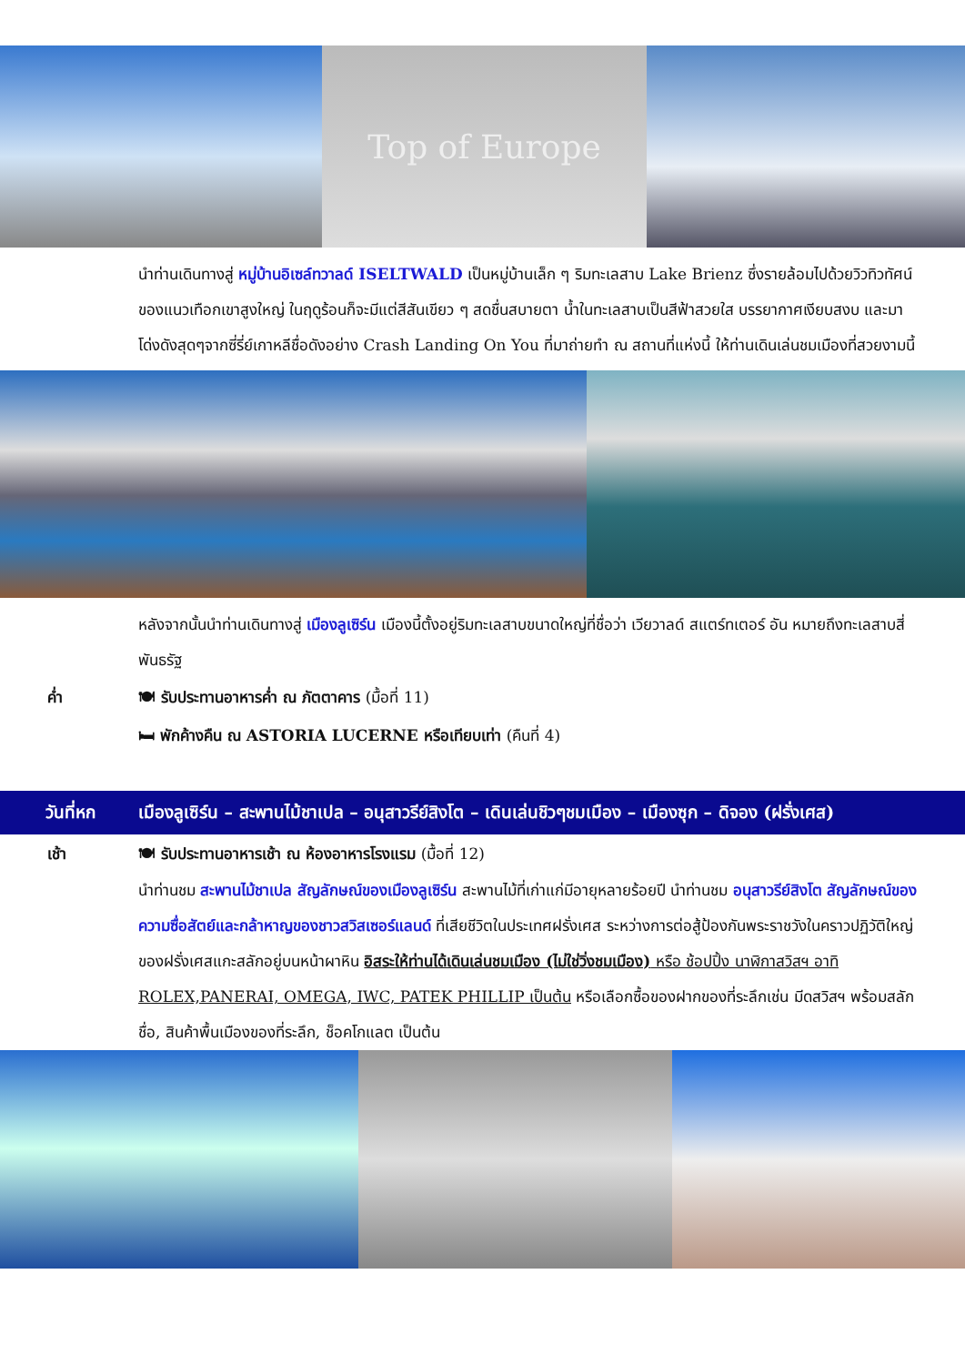Top of Europe
นำท่านเดินทางสู่ หมู่บ้านอิเซล์ทวาลด์ ISELTWALD เป็นหมู่บ้านเล็ก ๆ ริมทะเลสาบ Lake Brienz ซึ่งรายล้อมไปด้วยวิวทิวทัศน์ของแนวเทือกเขาสูงใหญ่ ในฤดูร้อนก็จะมีแต่สีสันเขียว ๆ สดชื่นสบายตา น้ำในทะเลสาบเป็นสีฟ้าสวยใส บรรยากาศเงียบสงบ และมาโด่งดังสุดๆจากซี่รี่ย์เกาหลีชื่อดังอย่าง Crash Landing On You ที่มาถ่ายทำ ณ สถานที่แห่งนี้ ให้ท่านเดินเล่นชมเมืองที่สวยงามนี้
หลังจากนั้นนำท่านเดินทางสู่ เมืองลูเซิร์น เมืองนี้ตั้งอยู่ริมทะเลสาบขนาดใหญ่ที่ชื่อว่า เวียวาลด์ สแตร์ทเตอร์ อัน หมายถึงทะเลสาบสี่พันธรัฐ
ค่ำ 🍽 รับประทานอาหารค่ำ ณ ภัตตาคาร (มื้อที่ 11)
🛏 พักค้างคืน ณ ASTORIA LUCERNE หรือเทียบเท่า (คืนที่ 4)
วันที่หก เมืองลูเซิร์น – สะพานไม้ชาเปล – อนุสาวรีย์สิงโต – เดินเล่นชิวๆชมเมือง – เมืองซุก – ดิจอง (ฝรั่งเศส)
เช้า 🍽 รับประทานอาหารเช้า ณ ห้องอาหารโรงแรม (มื้อที่ 12)
นำท่านชม สะพานไม้ชาเปล สัญลักษณ์ของเมืองลูเซิร์น สะพานไม้ที่เก่าแก่มีอายุหลายร้อยปี นำท่านชม อนุสาวรีย์สิงโต สัญลักษณ์ของความซื่อสัตย์และกล้าหาญของชาวสวิสเซอร์แลนด์ ที่เสียชีวิตในประเทศฝรั่งเศส ระหว่างการต่อสู้ป้องกันพระราชวังในคราวปฏิวัติใหญ่ของฝรั่งเศสแกะสลักอยู่บนหน้าผาหิน อิสระให้ท่านได้เดินเล่นชมเมือง (ไม่ใช่วิ่งชมเมือง) หรือ ช้อปปิ้ง นาฬิกาสวิสฯ อาทิ ROLEX,PANERAI, OMEGA, IWC, PATEK PHILLIP เป็นต้น หรือเลือกซื้อของฝากของที่ระลึกเช่น มีดสวิสฯ พร้อมสลักชื่อ, สินค้าพื้นเมืองของที่ระลึก, ช็อคโกแลต เป็นต้น